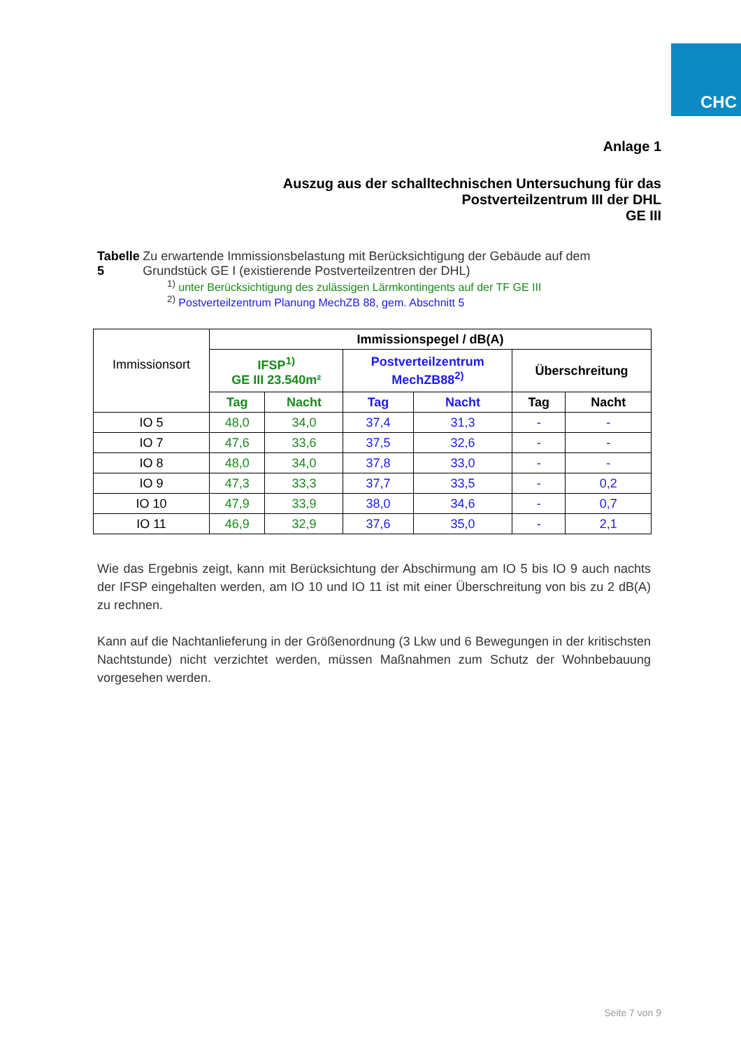CHC
Anlage 1
Auszug aus der schalltechnischen Untersuchung für das
Postverteilzentrum III der DHL
GE III
Tabelle 5 Zu erwartende Immissionsbelastung mit Berücksichtigung der Gebäude auf dem Grundstück GE I (existierende Postverteilzentren der DHL)
<sup>1)</sup> unter Berücksichtigung des zulässigen Lärmkontingents auf der TF GE III
<sup>2)</sup> Postverteilzentrum Planung MechZB 88, gem. Abschnitt 5
| Immissionsort | Immissionspegel / dB(A) | | | | | |
| | IFSP<sup>1)</sup> GE III 23.540m² | | Postverteilzentrum MechZB88<sup>2)</sup> | | Überschreitung | |
| | Tag | Nacht | Tag | Nacht | Tag | Nacht |
| IO 5 | 48,0 | 34,0 | 37,4 | 31,3 | - | - |
| IO 7 | 47,6 | 33,6 | 37,5 | 32,6 | - | - |
| IO 8 | 48,0 | 34,0 | 37,8 | 33,0 | - | - |
| IO 9 | 47,3 | 33,3 | 37,7 | 33,5 | - | 0,2 |
| IO 10 | 47,9 | 33,9 | 38,0 | 34,6 | - | 0,7 |
| IO 11 | 46,9 | 32,9 | 37,6 | 35,0 | - | 2,1 |
Wie das Ergebnis zeigt, kann mit Berücksichtung der Abschirmung am IO 5 bis IO 9 auch nachts der IFSP eingehalten werden, am IO 10 und IO 11 ist mit einer Überschreitung von bis zu 2 dB(A) zu rechnen.
Kann auf die Nachtanlieferung in der Größenordnung (3 Lkw und 6 Bewegungen in der kritischsten Nachtstunde) nicht verzichtet werden, müssen Maßnahmen zum Schutz der Wohnbebauung vorgesehen werden.
Seite 7 von 9